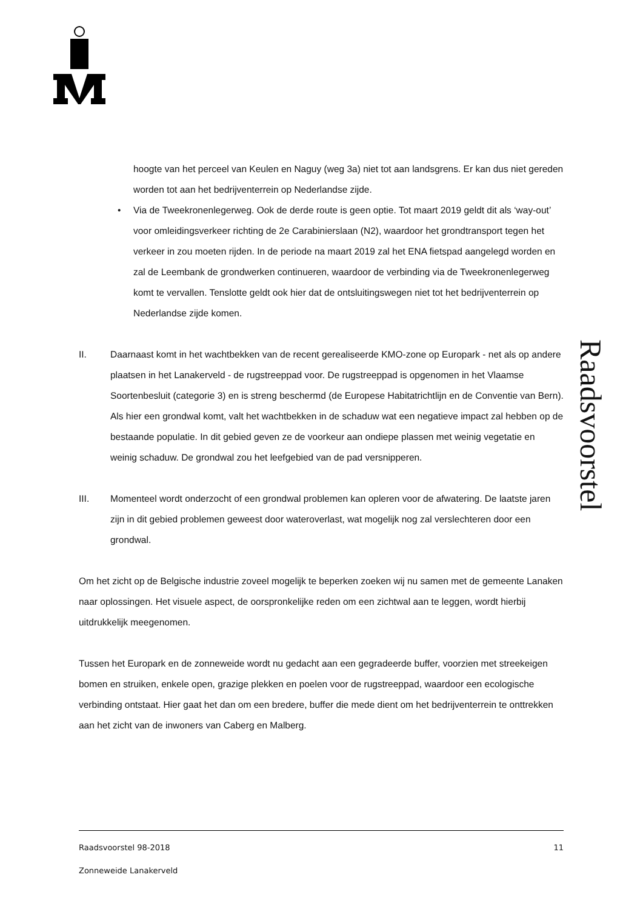Raadsvoorstel
hoogte van het perceel van Keulen en Naguy (weg 3a) niet tot aan landsgrens. Er kan dus niet gereden worden tot aan het bedrijventerrein op Nederlandse zijde.
• Via de Tweekronenlegerweg. Ook de derde route is geen optie. Tot maart 2019 geldt dit als ‘way-out’ voor omleidingsverkeer richting de 2e Carabinierslaan (N2), waardoor het grondtransport tegen het verkeer in zou moeten rijden. In de periode na maart 2019 zal het ENA fietspad aangelegd worden en zal de Leembank de grondwerken continueren, waardoor de verbinding via de Tweekronenlegerweg komt te vervallen. Tenslotte geldt ook hier dat de ontsluitingswegen niet tot het bedrijventerrein op Nederlandse zijde komen.
II. Daarnaast komt in het wachtbekken van de recent gerealiseerde KMO-zone op Europark - net als op andere plaatsen in het Lanakerveld - de rugstreeppad voor. De rugstreeppad is opgenomen in het Vlaamse Soortenbesluit (categorie 3) en is streng beschermd (de Europese Habitatrichtlijn en de Conventie van Bern). Als hier een grondwal komt, valt het wachtbekken in de schaduw wat een negatieve impact zal hebben op de bestaande populatie. In dit gebied geven ze de voorkeur aan ondiepe plassen met weinig vegetatie en weinig schaduw. De grondwal zou het leefgebied van de pad versnipperen.
III. Momenteel wordt onderzocht of een grondwal problemen kan opleren voor de afwatering. De laatste jaren zijn in dit gebied problemen geweest door wateroverlast, wat mogelijk nog zal verslechteren door een grondwal.
Om het zicht op de Belgische industrie zoveel mogelijk te beperken zoeken wij nu samen met de gemeente Lanaken naar oplossingen. Het visuele aspect, de oorspronkelijke reden om een zichtwal aan te leggen, wordt hierbij uitdrukkelijk meegenomen.
Tussen het Europark en de zonneweide wordt nu gedacht aan een gegradeerde buffer, voorzien met streekeigen bomen en struiken, enkele open, grazige plekken en poelen voor de rugstreeppad, waardoor een ecologische verbinding ontstaat. Hier gaat het dan om een bredere, buffer die mede dient om het bedrijventerrein te onttrekken aan het zicht van de inwoners van Caberg en Malberg.
Raadsvoorstel 98-2018 11
Zonneweide Lanakerveld